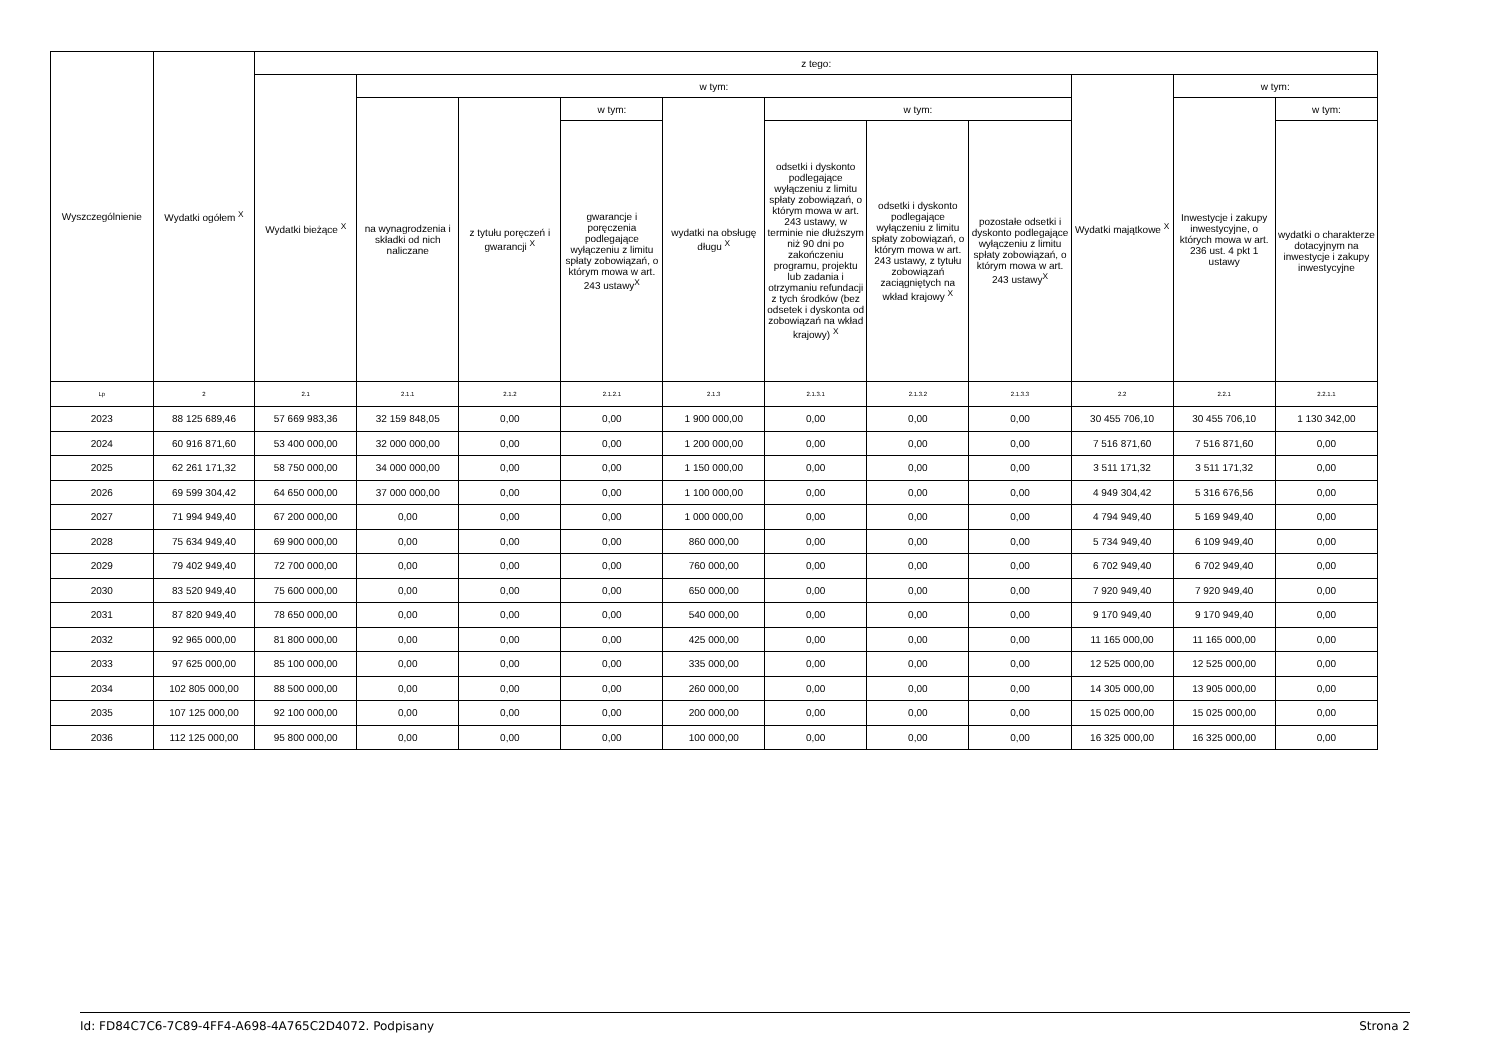| Wyszczególnienie | Wydatki ogółem <sup>X</sup> | z tego: | | | | | | | | | | |
| --- | --- | --- | --- | --- | --- | --- | --- | --- | --- | --- | --- | --- |
| | | Wydatki bieżące <sup>X</sup> | w tym: | | | | | | | Wydatki majątkowe <sup>X</sup> | w tym: | |
| | | | na wynagrodzenia i składki od nich naliczane | z tytułu poręczeń i gwarancji <sup>X</sup> | w tym: | wydatki na obsługę długu <sup>X</sup> | w tym: | | | | Inwestycje i zakupy inwestycyjne, o których mowa w art. 236 ust. 4 pkt 1 ustawy | w tym: |
| | | | | | gwarancje i poręczenia podlegające wyłączeniu z limitu spłaty zobowiązań, o którym mowa w art. 243 ustawy<sup>X</sup> | | odsetki i dyskonto podlegające wyłączeniu z limitu spłaty zobowiązań, o którym mowa w art. 243 ustawy, w terminie nie dłuższym niż 90 dni po zakończeniu programu, projektu lub zadania i otrzymaniu refundacji z tych środków (bez odsetek i dyskonta od zobowiązań na wkład krajowy) <sup>X</sup> | odsetki i dyskonto podlegające wyłączeniu z limitu spłaty zobowiązań, o którym mowa w art. 243 ustawy, z tytułu zobowiązań zaciągniętych na wkład krajowy <sup>X</sup> | pozostałe odsetki i dyskonto podlegające wyłączeniu z limitu spłaty zobowiązań, o którym mowa w art. 243 ustawy<sup>X</sup> | | | wydatki o charakterze dotacyjnym na inwestycje i zakupy inwestycyjne |
| Lp | 2 | 2.1 | 2.1.1 | 2.1.2 | 2.1.2.1 | 2.1.3 | 2.1.3.1 | 2.1.3.2 | 2.1.3.3 | 2.2 | 2.2.1 | 2.2.1.1 |
| 2023 | 88 125 689,46 | 57 669 983,36 | 32 159 848,05 | 0,00 | 0,00 | 1 900 000,00 | 0,00 | 0,00 | 0,00 | 30 455 706,10 | 30 455 706,10 | 1 130 342,00 |
| 2024 | 60 916 871,60 | 53 400 000,00 | 32 000 000,00 | 0,00 | 0,00 | 1 200 000,00 | 0,00 | 0,00 | 0,00 | 7 516 871,60 | 7 516 871,60 | 0,00 |
| 2025 | 62 261 171,32 | 58 750 000,00 | 34 000 000,00 | 0,00 | 0,00 | 1 150 000,00 | 0,00 | 0,00 | 0,00 | 3 511 171,32 | 3 511 171,32 | 0,00 |
| 2026 | 69 599 304,42 | 64 650 000,00 | 37 000 000,00 | 0,00 | 0,00 | 1 100 000,00 | 0,00 | 0,00 | 0,00 | 4 949 304,42 | 5 316 676,56 | 0,00 |
| 2027 | 71 994 949,40 | 67 200 000,00 | 0,00 | 0,00 | 0,00 | 1 000 000,00 | 0,00 | 0,00 | 0,00 | 4 794 949,40 | 5 169 949,40 | 0,00 |
| 2028 | 75 634 949,40 | 69 900 000,00 | 0,00 | 0,00 | 0,00 | 860 000,00 | 0,00 | 0,00 | 0,00 | 5 734 949,40 | 6 109 949,40 | 0,00 |
| 2029 | 79 402 949,40 | 72 700 000,00 | 0,00 | 0,00 | 0,00 | 760 000,00 | 0,00 | 0,00 | 0,00 | 6 702 949,40 | 6 702 949,40 | 0,00 |
| 2030 | 83 520 949,40 | 75 600 000,00 | 0,00 | 0,00 | 0,00 | 650 000,00 | 0,00 | 0,00 | 0,00 | 7 920 949,40 | 7 920 949,40 | 0,00 |
| 2031 | 87 820 949,40 | 78 650 000,00 | 0,00 | 0,00 | 0,00 | 540 000,00 | 0,00 | 0,00 | 0,00 | 9 170 949,40 | 9 170 949,40 | 0,00 |
| 2032 | 92 965 000,00 | 81 800 000,00 | 0,00 | 0,00 | 0,00 | 425 000,00 | 0,00 | 0,00 | 0,00 | 11 165 000,00 | 11 165 000,00 | 0,00 |
| 2033 | 97 625 000,00 | 85 100 000,00 | 0,00 | 0,00 | 0,00 | 335 000,00 | 0,00 | 0,00 | 0,00 | 12 525 000,00 | 12 525 000,00 | 0,00 |
| 2034 | 102 805 000,00 | 88 500 000,00 | 0,00 | 0,00 | 0,00 | 260 000,00 | 0,00 | 0,00 | 0,00 | 14 305 000,00 | 13 905 000,00 | 0,00 |
| 2035 | 107 125 000,00 | 92 100 000,00 | 0,00 | 0,00 | 0,00 | 200 000,00 | 0,00 | 0,00 | 0,00 | 15 025 000,00 | 15 025 000,00 | 0,00 |
| 2036 | 112 125 000,00 | 95 800 000,00 | 0,00 | 0,00 | 0,00 | 100 000,00 | 0,00 | 0,00 | 0,00 | 16 325 000,00 | 16 325 000,00 | 0,00 |
Id: FD84C7C6-7C89-4FF4-A698-4A765C2D4072. Podpisany Strona 2